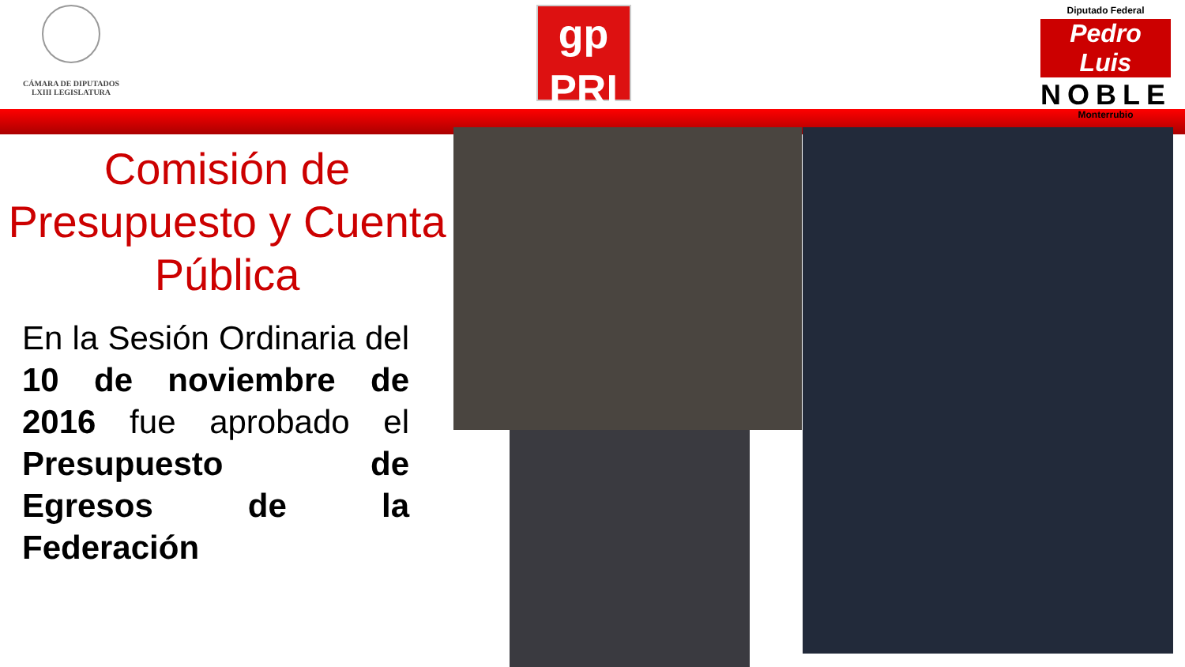CÁMARA DE DIPUTADOS
LXIII LEGISLATURA
gp
PRI
Diputado Federal
Pedro Luis
NOBLE
Monterrubio
Comisión de
Presupuesto y Cuenta
Pública
En la Sesión Ordinaria del 10 de noviembre de 2016 fue aprobado el Presupuesto de Egresos de la Federación